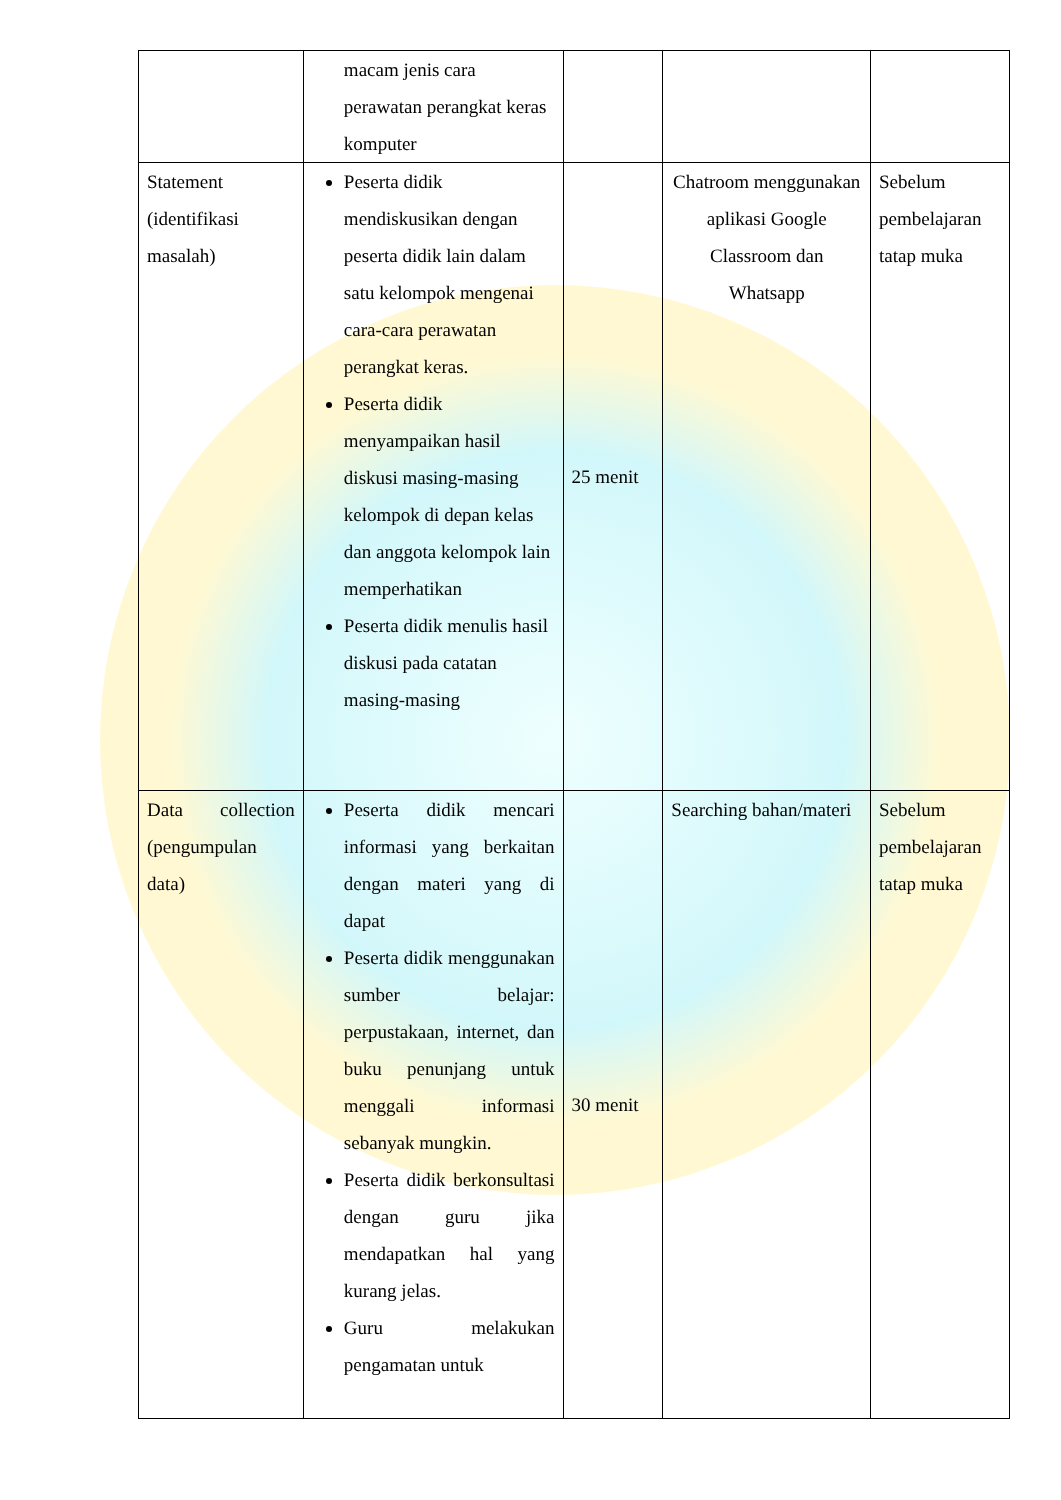| | macam jenis cara perawatan perangkat keras komputer | | | |
| Statement (identifikasi masalah) | Peserta didik mendiskusikan dengan peserta didik lain dalam satu kelompok mengenai cara-cara perawatan perangkat keras. Peserta didik menyampaikan hasil diskusi masing-masing kelompok di depan kelas dan anggota kelompok lain memperhatikan Peserta didik menulis hasil diskusi pada catatan masing-masing | 25 menit | Chatroom menggunakan aplikasi Google Classroom dan Whatsapp | Sebelum pembelajaran tatap muka |
| Data collection (pengumpulan data) | Peserta didik mencari informasi yang berkaitan dengan materi yang di dapat Peserta didik menggunakan sumber belajar: perpustakaan, internet, dan buku penunjang untuk menggali informasi sebanyak mungkin. Peserta didik berkonsultasi dengan guru jika mendapatkan hal yang kurang jelas. Guru melakukan pengamatan untuk | 30 menit | Searching bahan/materi | Sebelum pembelajaran tatap muka |